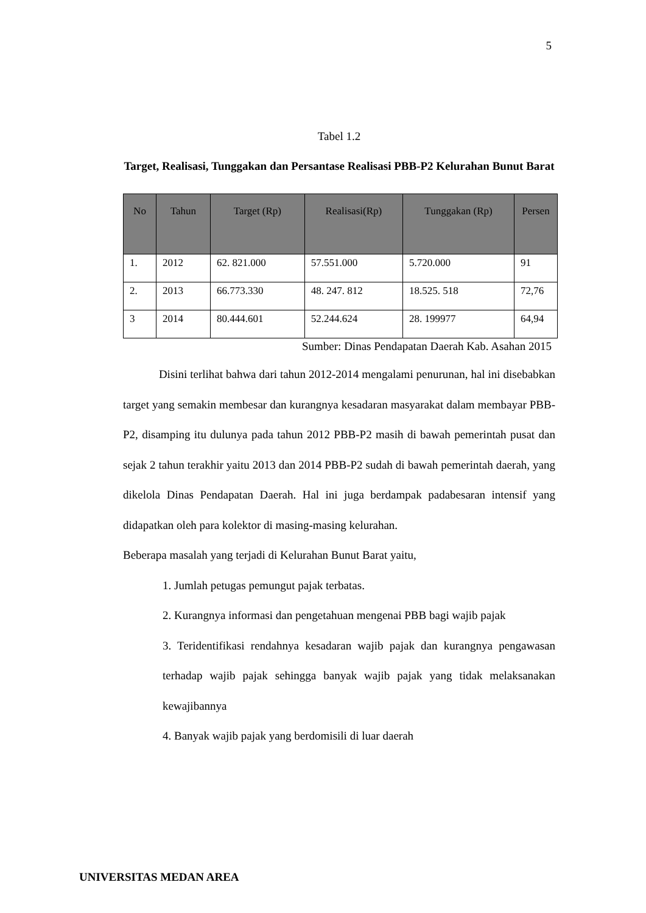5
Tabel 1.2
Target, Realisasi, Tunggakan dan Persantase Realisasi PBB-P2 Kelurahan Bunut Barat
| No | Tahun | Target (Rp) | Realisasi(Rp) | Tunggakan (Rp) | Persen |
| --- | --- | --- | --- | --- | --- |
| 1. | 2012 | 62. 821.000 | 57.551.000 | 5.720.000 | 91 |
| 2. | 2013 | 66.773.330 | 48. 247. 812 | 18.525. 518 | 72,76 |
| 3 | 2014 | 80.444.601 | 52.244.624 | 28. 199977 | 64,94 |
Sumber: Dinas Pendapatan Daerah Kab. Asahan 2015
Disini terlihat bahwa dari tahun 2012-2014 mengalami penurunan, hal ini disebabkan target yang semakin membesar dan kurangnya kesadaran masyarakat dalam membayar PBB-P2, disamping itu dulunya pada tahun 2012 PBB-P2 masih di bawah pemerintah pusat dan sejak 2 tahun terakhir yaitu 2013 dan 2014 PBB-P2 sudah di bawah pemerintah daerah, yang dikelola Dinas Pendapatan Daerah. Hal ini juga berdampak padabesaran intensif yang didapatkan oleh para kolektor di masing-masing kelurahan.
Beberapa masalah yang terjadi di Kelurahan Bunut Barat yaitu,
1. Jumlah petugas pemungut pajak terbatas.
2. Kurangnya informasi dan pengetahuan mengenai PBB bagi wajib pajak
3. Teridentifikasi rendahnya kesadaran wajib pajak dan kurangnya pengawasan terhadap wajib pajak sehingga banyak wajib pajak yang tidak melaksanakan kewajibannya
4. Banyak wajib pajak yang berdomisili di luar daerah
UNIVERSITAS MEDAN AREA